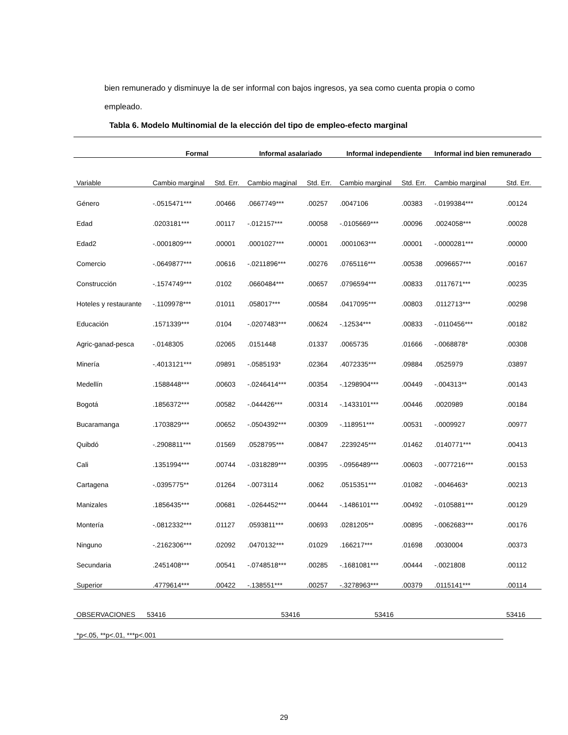bien remunerado y disminuye la de ser informal con bajos ingresos, ya sea como cuenta propia o como empleado.
Tabla 6. Modelo Multinomial de la elección del tipo de empleo-efecto marginal
| | Formal | | Informal asalariado | | Informal independiente | | Informal ind bien remunerado | |
| --- | --- | --- | --- | --- | --- | --- | --- | --- |
| Variable | Cambio marginal | Std. Err. | Cambio maginal | Std. Err. | Cambio marginal | Std. Err. | Cambio marginal | Std. Err. |
| Género | -.0515471*** | .00466 | .0667749*** | .00257 | .0047106 | .00383 | -.0199384*** | .00124 |
| Edad | .0203181*** | .00117 | -.012157*** | .00058 | -.0105669*** | .00096 | .0024058*** | .00028 |
| Edad2 | -.0001809*** | .00001 | .0001027*** | .00001 | .0001063*** | .00001 | -.0000281*** | .00000 |
| Comercio | -.0649877*** | .00616 | -.0211896*** | .00276 | .0765116*** | .00538 | .0096657*** | .00167 |
| Construcción | -.1574749*** | .0102 | .0660484*** | .00657 | .0796594*** | .00833 | .0117671*** | .00235 |
| Hoteles y restaurante | -.1109978*** | .01011 | .058017*** | .00584 | .0417095*** | .00803 | .0112713*** | .00298 |
| Educación | .1571339*** | .0104 | -.0207483*** | .00624 | -.12534*** | .00833 | -.0110456*** | .00182 |
| Agric-ganad-pesca | -.0148305 | .02065 | .0151448 | .01337 | .0065735 | .01666 | -.0068878* | .00308 |
| Minería | -.4013121*** | .09891 | -.0585193* | .02364 | .4072335*** | .09884 | .0525979 | .03897 |
| Medellín | .1588448*** | .00603 | -.0246414*** | .00354 | -.1298904*** | .00449 | -.004313** | .00143 |
| Bogotá | .1856372*** | .00582 | -.044426*** | .00314 | -.1433101*** | .00446 | .0020989 | .00184 |
| Bucaramanga | .1703829*** | .00652 | -.0504392*** | .00309 | -.118951*** | .00531 | -.0009927 | .00977 |
| Quibdó | -.2908811*** | .01569 | .0528795*** | .00847 | .2239245*** | .01462 | .0140771*** | .00413 |
| Cali | .1351994*** | .00744 | -.0318289*** | .00395 | -.0956489*** | .00603 | -.0077216*** | .00153 |
| Cartagena | -.0395775** | .01264 | -.0073114 | .0062 | .0515351*** | .01082 | -.0046463* | .00213 |
| Manizales | .1856435*** | .00681 | -.0264452*** | .00444 | -.1486101*** | .00492 | -.0105881*** | .00129 |
| Montería | -.0812332*** | .01127 | .0593811*** | .00693 | .0281205** | .00895 | -.0062683*** | .00176 |
| Ninguno | -.2162306*** | .02092 | .0470132*** | .01029 | .166217*** | .01698 | .0030004 | .00373 |
| Secundaria | .2451408*** | .00541 | -.0748518*** | .00285 | -.1681081*** | .00444 | -.0021808 | .00112 |
| Superior | .4779614*** | .00422 | -.138551*** | .00257 | -.3278963*** | .00379 | .0115141*** | .00114 |
| OBSERVACIONES 53416 | | | 53416 | | 53416 | | | 53416 |
| *p<.05, **p<.01, ***p<.001 | | | | | | | | |
29